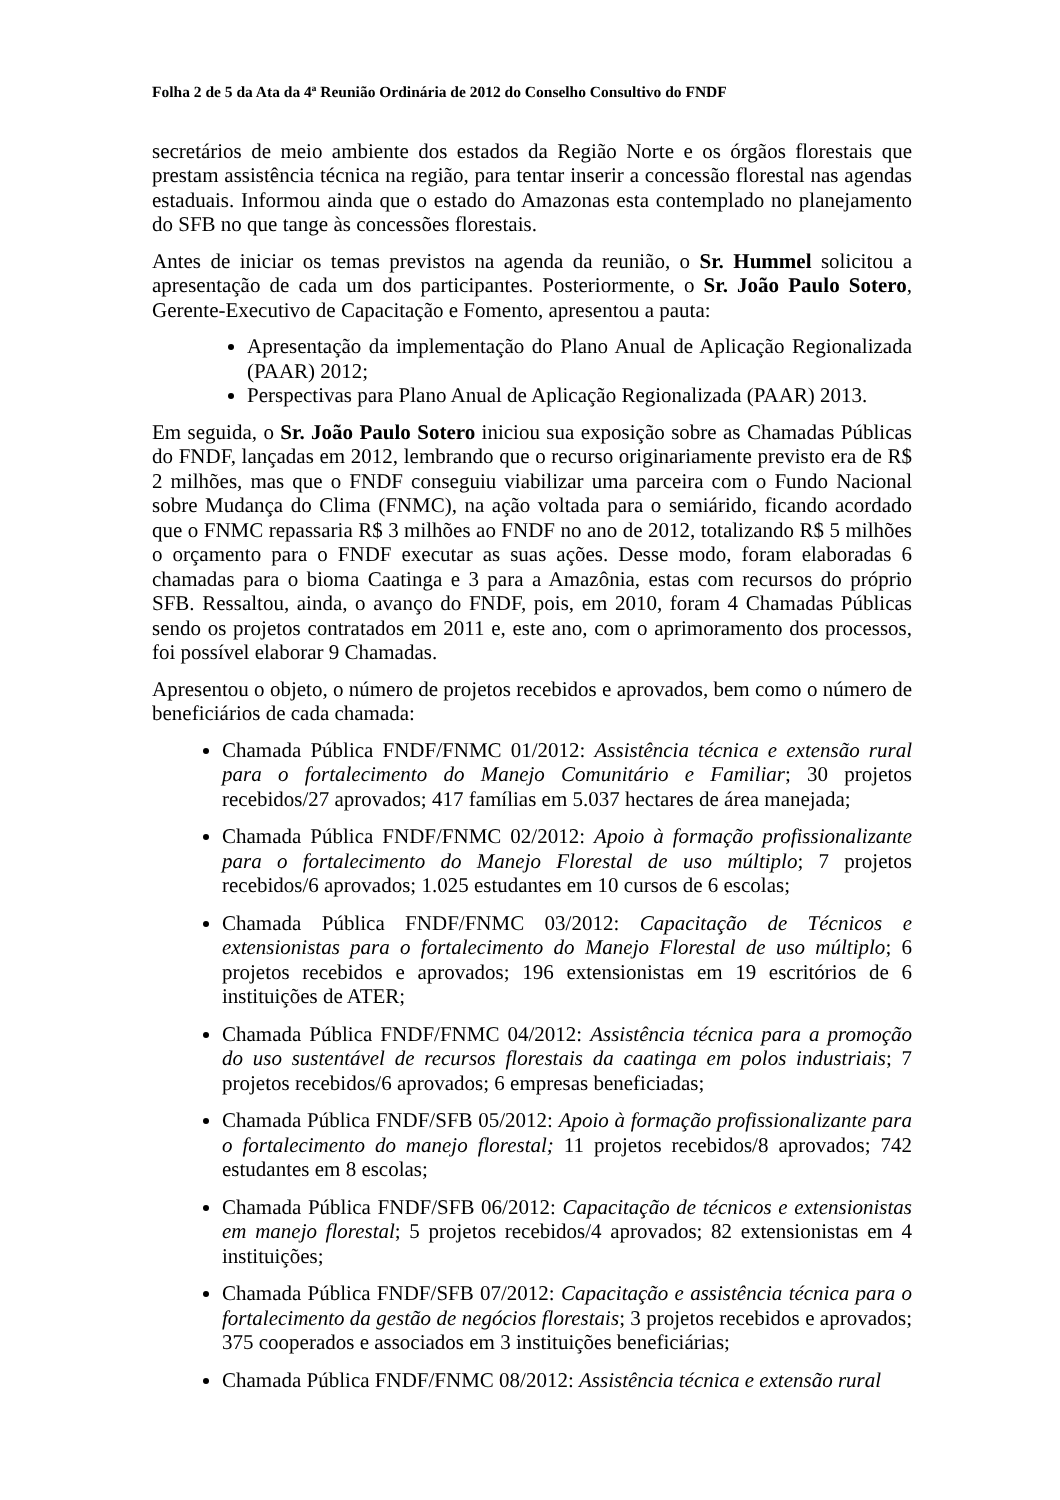Folha 2 de 5 da Ata da 4ª Reunião Ordinária de 2012 do Conselho Consultivo do FNDF
secretários de meio ambiente dos estados da Região Norte e os órgãos florestais que prestam assistência técnica na região, para tentar inserir a concessão florestal nas agendas estaduais. Informou ainda que o estado do Amazonas esta contemplado no planejamento do SFB no que tange às concessões florestais.
Antes de iniciar os temas previstos na agenda da reunião, o Sr. Hummel solicitou a apresentação de cada um dos participantes. Posteriormente, o Sr. João Paulo Sotero, Gerente-Executivo de Capacitação e Fomento, apresentou a pauta:
Apresentação da implementação do Plano Anual de Aplicação Regionalizada (PAAR) 2012;
Perspectivas para Plano Anual de Aplicação Regionalizada (PAAR) 2013.
Em seguida, o Sr. João Paulo Sotero iniciou sua exposição sobre as Chamadas Públicas do FNDF, lançadas em 2012, lembrando que o recurso originariamente previsto era de R$ 2 milhões, mas que o FNDF conseguiu viabilizar uma parceira com o Fundo Nacional sobre Mudança do Clima (FNMC), na ação voltada para o semiárido, ficando acordado que o FNMC repassaria R$ 3 milhões ao FNDF no ano de 2012, totalizando R$ 5 milhões o orçamento para o FNDF executar as suas ações. Desse modo, foram elaboradas 6 chamadas para o bioma Caatinga e 3 para a Amazônia, estas com recursos do próprio SFB. Ressaltou, ainda, o avanço do FNDF, pois, em 2010, foram 4 Chamadas Públicas sendo os projetos contratados em 2011 e, este ano, com o aprimoramento dos processos, foi possível elaborar 9 Chamadas.
Apresentou o objeto, o número de projetos recebidos e aprovados, bem como o número de beneficiários de cada chamada:
Chamada Pública FNDF/FNMC 01/2012: Assistência técnica e extensão rural para o fortalecimento do Manejo Comunitário e Familiar; 30 projetos recebidos/27 aprovados; 417 famílias em 5.037 hectares de área manejada;
Chamada Pública FNDF/FNMC 02/2012: Apoio à formação profissionalizante para o fortalecimento do Manejo Florestal de uso múltiplo; 7 projetos recebidos/6 aprovados; 1.025 estudantes em 10 cursos de 6 escolas;
Chamada Pública FNDF/FNMC 03/2012: Capacitação de Técnicos e extensionistas para o fortalecimento do Manejo Florestal de uso múltiplo; 6 projetos recebidos e aprovados; 196 extensionistas em 19 escritórios de 6 instituições de ATER;
Chamada Pública FNDF/FNMC 04/2012: Assistência técnica para a promoção do uso sustentável de recursos florestais da caatinga em polos industriais; 7 projetos recebidos/6 aprovados; 6 empresas beneficiadas;
Chamada Pública FNDF/SFB 05/2012: Apoio à formação profissionalizante para o fortalecimento do manejo florestal; 11 projetos recebidos/8 aprovados; 742 estudantes em 8 escolas;
Chamada Pública FNDF/SFB 06/2012: Capacitação de técnicos e extensionistas em manejo florestal; 5 projetos recebidos/4 aprovados; 82 extensionistas em 4 instituições;
Chamada Pública FNDF/SFB 07/2012: Capacitação e assistência técnica para o fortalecimento da gestão de negócios florestais; 3 projetos recebidos e aprovados; 375 cooperados e associados em 3 instituições beneficiárias;
Chamada Pública FNDF/FNMC 08/2012: Assistência técnica e extensão rural